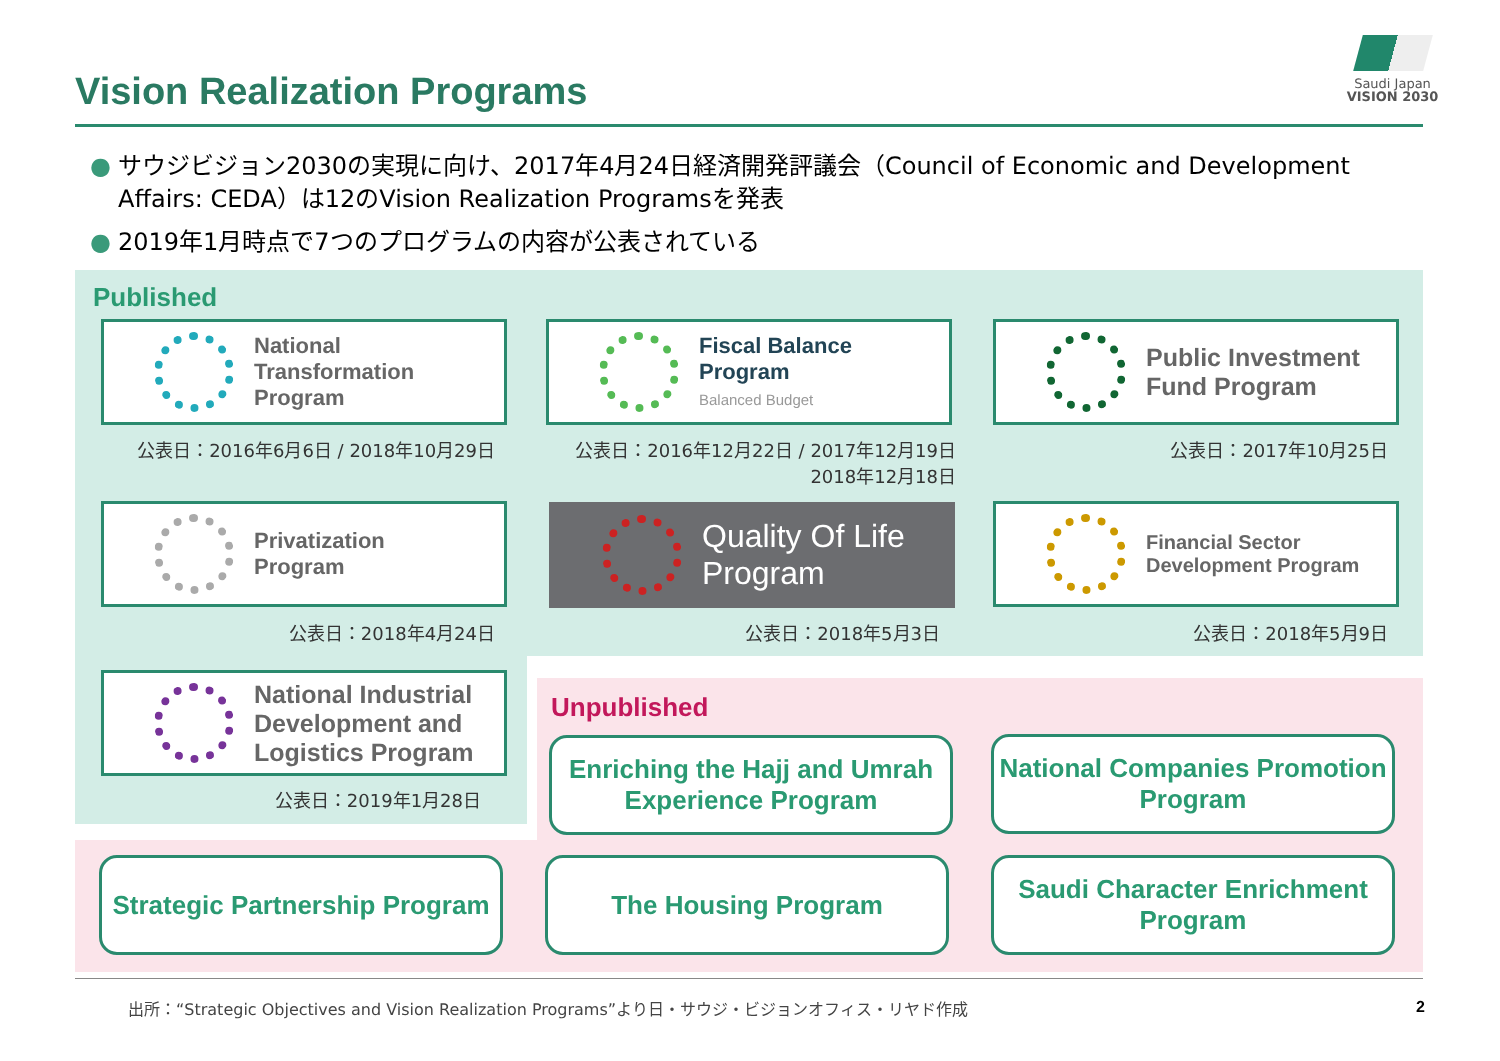Vision Realization Programs
Saudi Japan
VISION 2030
● サウジビジョン2030の実現に向け、2017年4月24日経済開発評議会（Council of Economic and Development Affairs: CEDA）は12のVision Realization Programsを発表
● 2019年1月時点で7つのプログラムの内容が公表されている
Published
National
Transformation
Program
Fiscal Balance
Program
Balanced Budget
Public Investment
Fund Program
公表日：2016年6月6日 / 2018年10月29日
公表日：2016年12月22日 / 2017年12月19日
2018年12月18日
公表日：2017年10月25日
Privatization
Program
Quality Of Life
Program
Financial Sector
Development Program
公表日：2018年4月24日 公表日：2018年5月3日 公表日：2018年5月9日
National Industrial
Development and
Logistics Program
公表日：2019年1月28日
Unpublished
Enriching the Hajj and Umrah Experience Program
National Companies Promotion Program
Strategic Partnership Program
The Housing Program
Saudi Character Enrichment Program
出所：“Strategic Objectives and Vision Realization Programs”より日・サウジ・ビジョンオフィス・リヤド作成
2